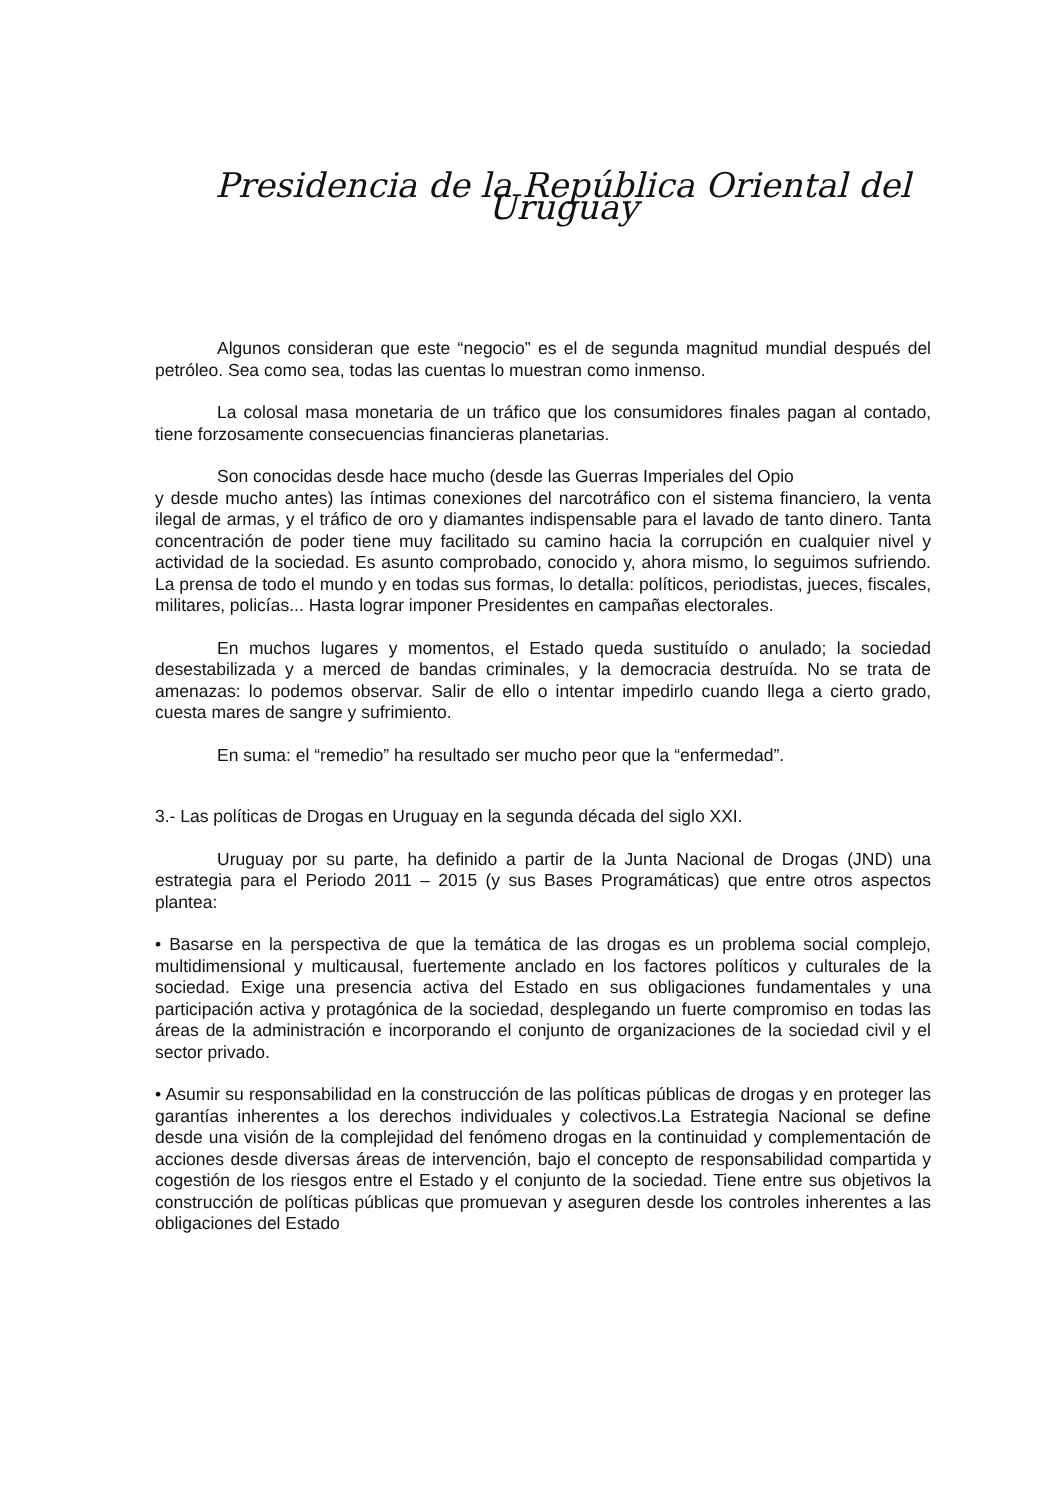Presidencia de la República Oriental del Uruguay
Algunos consideran que este “negocio” es el de segunda magnitud mundial después del petróleo. Sea como sea, todas las cuentas lo muestran como inmenso.
La colosal masa monetaria de un tráfico que los consumidores finales pagan al contado, tiene forzosamente consecuencias financieras planetarias.
Son conocidas desde hace mucho (desde las Guerras Imperiales del Opio
y desde mucho antes) las íntimas conexiones del narcotráfico con el sistema financiero, la venta ilegal de armas, y el tráfico de oro y diamantes indispensable para el lavado de tanto dinero. Tanta concentración de poder tiene muy facilitado su camino hacia la corrupción en cualquier nivel y actividad de la sociedad. Es asunto comprobado, conocido y, ahora mismo, lo seguimos sufriendo. La prensa de todo el mundo y en todas sus formas, lo detalla: políticos, periodistas, jueces, fiscales, militares, policías... Hasta lograr imponer Presidentes en campañas electorales.
En muchos lugares y momentos, el Estado queda sustituído o anulado; la sociedad desestabilizada y a merced de bandas criminales, y la democracia destruída. No se trata de amenazas: lo podemos observar. Salir de ello o intentar impedirlo cuando llega a cierto grado, cuesta mares de sangre y sufrimiento.
En suma: el “remedio” ha resultado ser mucho peor que la “enfermedad”.
3.- Las políticas de Drogas en Uruguay en la segunda década del siglo XXI.
Uruguay por su parte, ha definido a partir de la Junta Nacional de Drogas (JND) una estrategia para el Periodo 2011 – 2015 (y sus Bases Programáticas) que entre otros aspectos plantea:
• Basarse en la perspectiva de que la temática de las drogas es un problema social complejo, multidimensional y multicausal, fuertemente anclado en los factores políticos y culturales de la sociedad. Exige una presencia activa del Estado en sus obligaciones fundamentales y una participación activa y protagónica de la sociedad, desplegando un fuerte compromiso en todas las áreas de la administración e incorporando el conjunto de organizaciones de la sociedad civil y el sector privado.
• Asumir su responsabilidad en la construcción de las políticas públicas de drogas y en proteger las garantías inherentes a los derechos individuales y colectivos.La Estrategia Nacional se define desde una visión de la complejidad del fenómeno drogas en la continuidad y complementación de acciones desde diversas áreas de intervención, bajo el concepto de responsabilidad compartida y cogestión de los riesgos entre el Estado y el conjunto de la sociedad. Tiene entre sus objetivos la construcción de políticas públicas que promuevan y aseguren desde los controles inherentes a las obligaciones del Estado